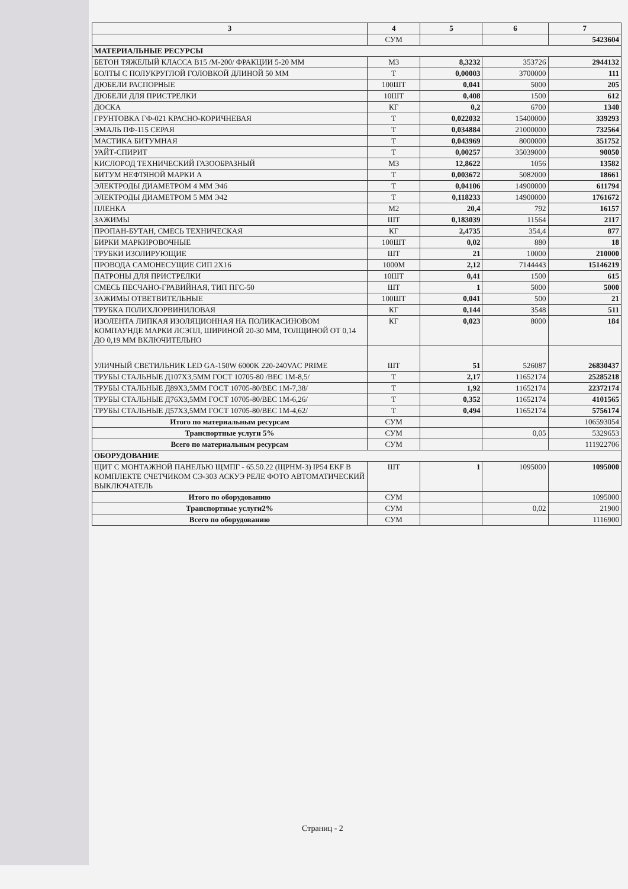| 3 | 4 | 5 | 6 | 7 |
| --- | --- | --- | --- | --- |
| | СУМ | | | 5423604 |
| МАТЕРИАЛЬНЫЕ РЕСУРСЫ | | | | |
| БЕТОН ТЯЖЕЛЫЙ КЛАССА В15 /М-200/ ФРАКЦИИ 5-20 ММ | М3 | 8,3232 | 353726 | 2944132 |
| БОЛТЫ С ПОЛУКРУГЛОЙ ГОЛОВКОЙ ДЛИНОЙ 50 ММ | Т | 0,00003 | 3700000 | 111 |
| ДЮБЕЛИ РАСПОРНЫЕ | 100ШТ | 0,041 | 5000 | 205 |
| ДЮБЕЛИ ДЛЯ ПРИСТРЕЛКИ | 10ШТ | 0,408 | 1500 | 612 |
| ДОСКА | КГ | 0,2 | 6700 | 1340 |
| ГРУНТОВКА ГФ-021 КРАСНО-КОРИЧНЕВАЯ | Т | 0,022032 | 15400000 | 339293 |
| ЭМАЛЬ ПФ-115 СЕРАЯ | Т | 0,034884 | 21000000 | 732564 |
| МАСТИКА БИТУМНАЯ | Т | 0,043969 | 8000000 | 351752 |
| УАЙТ-СПИРИТ | Т | 0,00257 | 35039000 | 90050 |
| КИСЛОРОД ТЕХНИЧЕСКИЙ ГАЗООБРАЗНЫЙ | М3 | 12,8622 | 1056 | 13582 |
| БИТУМ НЕФТЯНОЙ МАРКИ А | Т | 0,003672 | 5082000 | 18661 |
| ЭЛЕКТРОДЫ ДИАМЕТРОМ 4 ММ Э46 | Т | 0,04106 | 14900000 | 611794 |
| ЭЛЕКТРОДЫ ДИАМЕТРОМ 5 ММ Э42 | Т | 0,118233 | 14900000 | 1761672 |
| ПЛЕНКА | М2 | 20,4 | 792 | 16157 |
| ЗАЖИМЫ | ШТ | 0,183039 | 11564 | 2117 |
| ПРОПАН-БУТАН, СМЕСЬ ТЕХНИЧЕСКАЯ | КГ | 2,4735 | 354,4 | 877 |
| БИРКИ МАРКИРОВОЧНЫЕ | 100ШТ | 0,02 | 880 | 18 |
| ТРУБКИ ИЗОЛИРУЮЩИЕ | ШТ | 21 | 10000 | 210000 |
| ПРОВОДА САМОНЕСУЩИЕ СИП 2Х16 | 1000М | 2,12 | 7144443 | 15146219 |
| ПАТРОНЫ ДЛЯ ПРИСТРЕЛКИ | 10ШТ | 0,41 | 1500 | 615 |
| СМЕСЬ ПЕСЧАНО-ГРАВИЙНАЯ, ТИП ПГС-50 | ШТ | 1 | 5000 | 5000 |
| ЗАЖИМЫ ОТВЕТВИТЕЛЬНЫЕ | 100ШТ | 0,041 | 500 | 21 |
| ТРУБКА ПОЛИХЛОРВИНИЛОВАЯ | КГ | 0,144 | 3548 | 511 |
| ИЗОЛЕНТА ЛИПКАЯ ИЗОЛЯЦИОННАЯ НА ПОЛИКАСИНОВОМ КОМПАУНДЕ МАРКИ ЛСЭПЛ, ШИРИНОЙ 20-30 ММ, ТОЛЩИНОЙ ОТ 0,14 ДО 0,19 ММ ВКЛЮЧИТЕЛЬНО | КГ | 0,023 | 8000 | 184 |
| УЛИЧНЫЙ СВЕТИЛЬНИК LED GA-150W 6000K 220-240VAC PRIME | ШТ | 51 | 526087 | 26830437 |
| ТРУБЫ СТАЛЬНЫЕ Д107Х3,5ММ ГОСТ 10705-80 /ВЕС 1М-8,5/ | Т | 2,17 | 11652174 | 25285218 |
| ТРУБЫ СТАЛЬНЫЕ Д89Х3,5ММ ГОСТ 10705-80/ВЕС 1М-7,38/ | Т | 1,92 | 11652174 | 22372174 |
| ТРУБЫ СТАЛЬНЫЕ Д76Х3,5ММ ГОСТ 10705-80/ВЕС 1М-6,26/ | Т | 0,352 | 11652174 | 4101565 |
| ТРУБЫ СТАЛЬНЫЕ Д57Х3,5ММ ГОСТ 10705-80/ВЕС 1М-4,62/ | Т | 0,494 | 11652174 | 5756174 |
| Итого по материальным ресурсам | СУМ | | | 106593054 |
| Транспортные услуги 5% | СУМ | | 0,05 | 5329653 |
| Всего по материальным ресурсам | СУМ | | | 111922706 |
| ОБОРУДОВАНИЕ | | | | |
| ЩИТ С МОНТАЖНОЙ ПАНЕЛЬЮ ЩМПГ - 65.50.22 (ЩРНМ-3) IP54 EKF В КОМПЛЕКТЕ СЧЕТЧИКОМ СЭ-303 АСКУЭ РЕЛЕ ФОТО АВТОМАТИЧЕСКИЙ ВЫКЛЮЧАТЕЛЬ | ШТ | 1 | 1095000 | 1095000 |
| Итого по оборудованию | СУМ | | | 1095000 |
| Транспортные услуги2% | СУМ | | 0,02 | 21900 |
| Всего по оборудованию | СУМ | | | 1116900 |
Страниц - 2